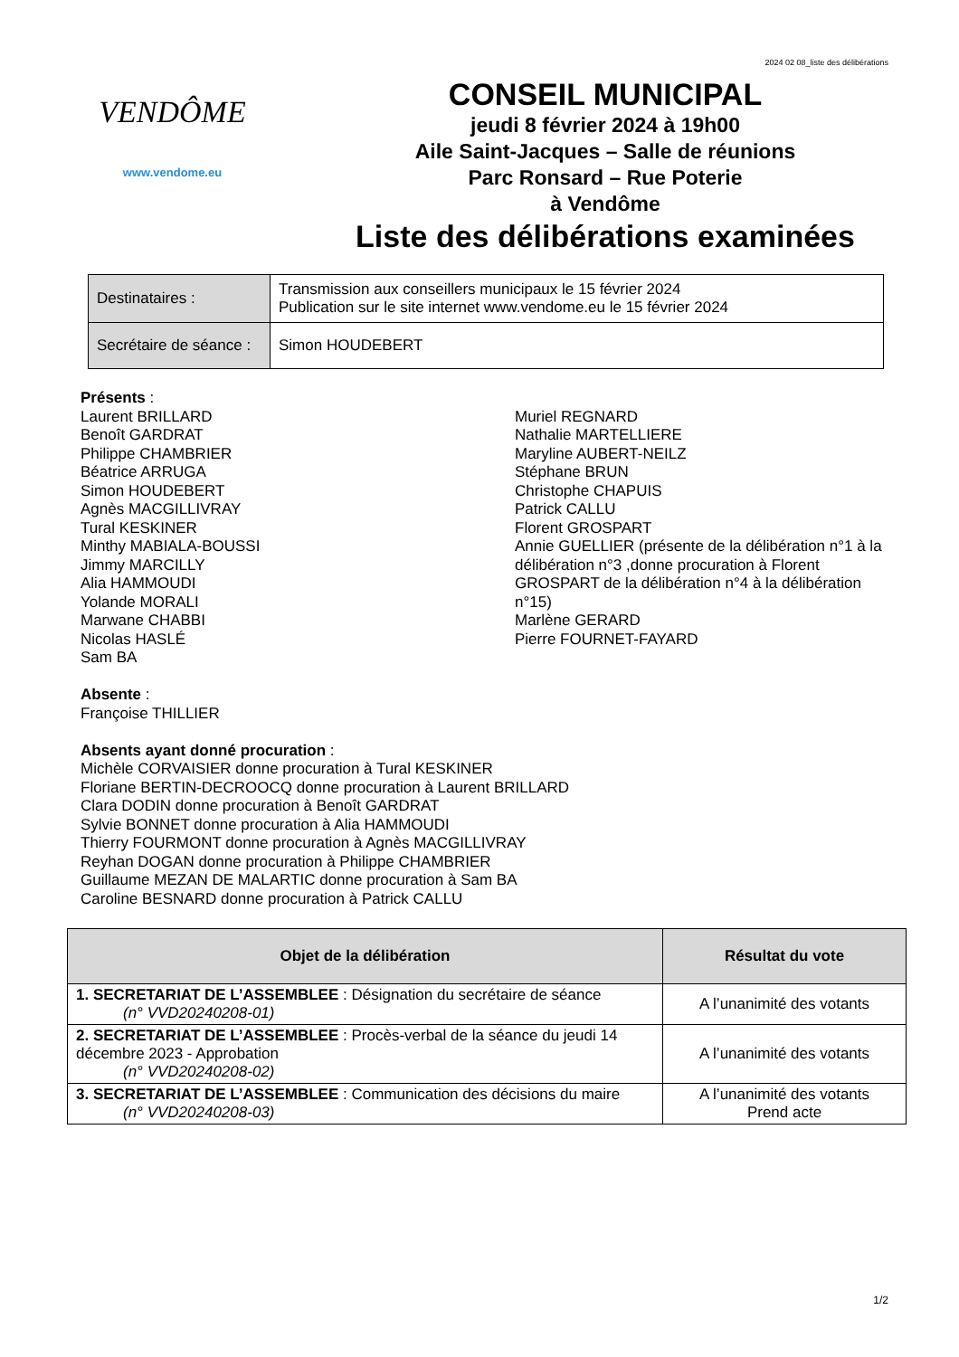2024 02 08_liste des délibérations
VENDÔME
www.vendome.eu
CONSEIL MUNICIPAL
jeudi 8 février 2024 à 19h00
Aile Saint-Jacques – Salle de réunions
Parc Ronsard – Rue Poterie
à Vendôme
Liste des délibérations examinées
| Destinataires : | Transmission aux conseillers municipaux le 15 février 2024 Publication sur le site internet www.vendome.eu le 15 février 2024 |
| Secrétaire de séance : | Simon HOUDEBERT |
Présents :
Laurent BRILLARD
Benoît GARDRAT
Philippe CHAMBRIER
Béatrice ARRUGA
Simon HOUDEBERT
Agnès MACGILLIVRAY
Tural KESKINER
Minthy MABIALA-BOUSSI
Jimmy MARCILLY
Alia HAMMOUDI
Yolande MORALI
Marwane CHABBI
Nicolas HASLÉ
Sam BA
Muriel REGNARD
Nathalie MARTELLIERE
Maryline AUBERT-NEILZ
Stéphane BRUN
Christophe CHAPUIS
Patrick CALLU
Florent GROSPART
Annie GUELLIER (présente de la délibération n°1 à la délibération n°3 ,donne procuration à Florent GROSPART de la délibération n°4 à la délibération n°15)
Marlène GERARD
Pierre FOURNET-FAYARD
Absente :
Françoise THILLIER
Absents ayant donné procuration :
Michèle CORVAISIER donne procuration à Tural KESKINER
Floriane BERTIN-DECROOCQ donne procuration à Laurent BRILLARD
Clara DODIN donne procuration à Benoît GARDRAT
Sylvie BONNET donne procuration à Alia HAMMOUDI
Thierry FOURMONT donne procuration à Agnès MACGILLIVRAY
Reyhan DOGAN donne procuration à Philippe CHAMBRIER
Guillaume MEZAN DE MALARTIC donne procuration à Sam BA
Caroline BESNARD donne procuration à Patrick CALLU
| Objet de la délibération | Résultat du vote |
| --- | --- |
| 1. SECRETARIAT DE L’ASSEMBLEE : Désignation du secrétaire de séance (n° VVD20240208-01) | A l’unanimité des votants |
| 2. SECRETARIAT DE L’ASSEMBLEE : Procès-verbal de la séance du jeudi 14 décembre 2023 - Approbation (n° VVD20240208-02) | A l’unanimité des votants |
| 3. SECRETARIAT DE L’ASSEMBLEE : Communication des décisions du maire (n° VVD20240208-03) | A l’unanimité des votants Prend acte |
1/2